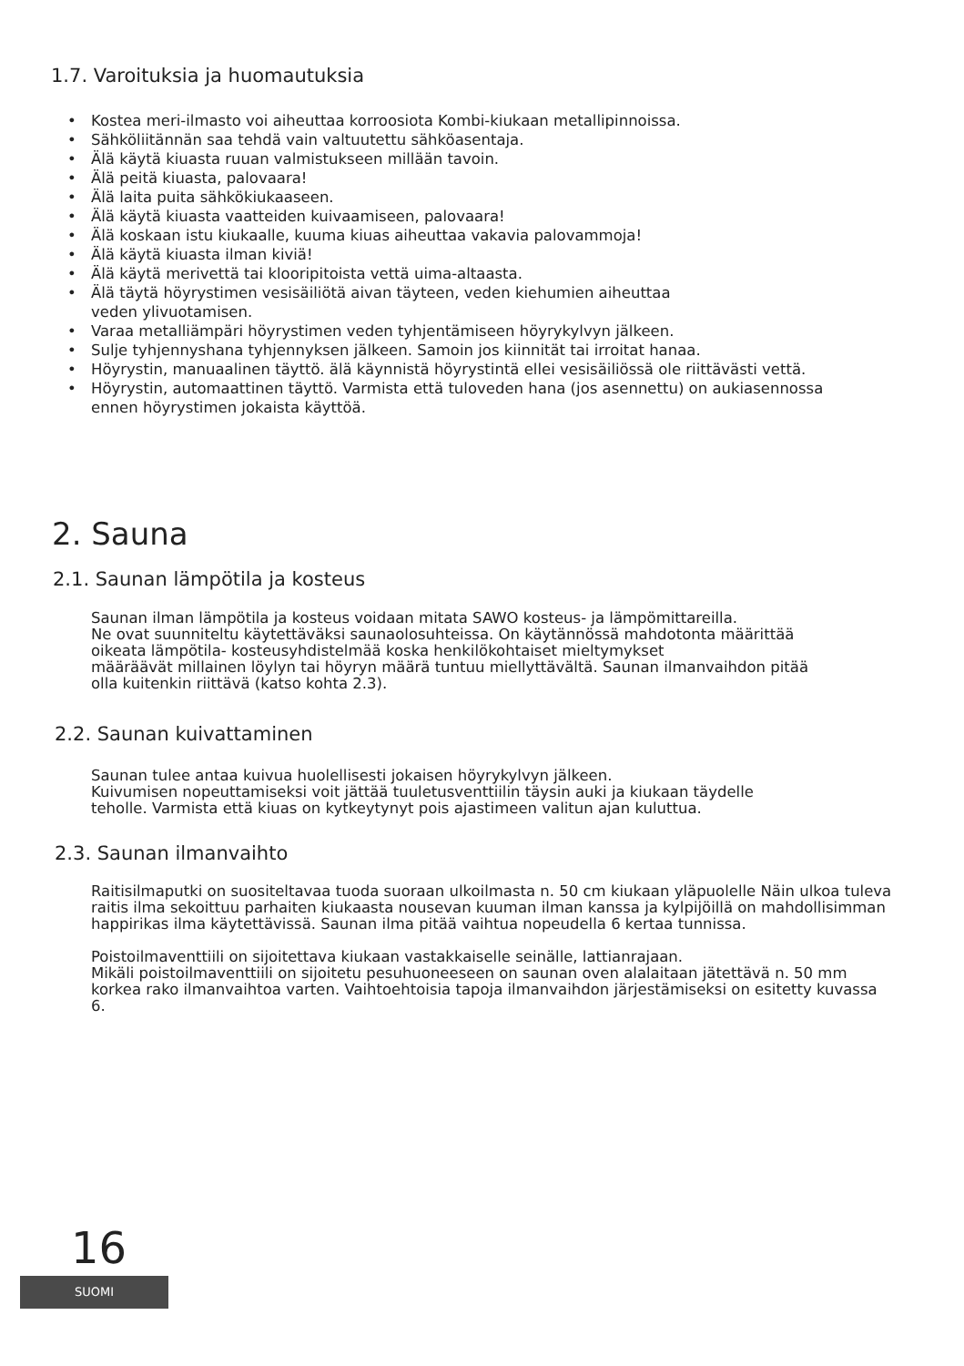1.7. Varoituksia ja huomautuksia
• Kostea meri-ilmasto voi aiheuttaa korroosiota Kombi-kiukaan metallipinnoissa.
• Sähköliitännän saa tehdä vain valtuutettu sähköasentaja.
• Älä käytä kiuasta ruuan valmistukseen millään tavoin.
• Älä peitä kiuasta, palovaara!
• Älä laita puita sähkökiukaaseen.
• Älä käytä kiuasta vaatteiden kuivaamiseen, palovaara!
• Älä koskaan istu kiukaalle, kuuma kiuas aiheuttaa vakavia palovammoja!
• Älä käytä kiuasta ilman kiviä!
• Älä käytä merivettä tai klooripitoista vettä uima-altaasta.
• Älä täytä höyrystimen vesisäiliötä aivan täyteen, veden kiehumien aiheuttaa
veden ylivuotamisen.
• Varaa metalliämpäri höyrystimen veden tyhjentämiseen höyrykylvyn jälkeen.
• Sulje tyhjennyshana tyhjennyksen jälkeen. Samoin jos kiinnität tai irroitat hanaa.
• Höyrystin, manuaalinen täyttö. älä käynnistä höyrystintä ellei vesisäiliössä ole riittävästi vettä.
• Höyrystin, automaattinen täyttö. Varmista että tuloveden hana (jos asennettu) on aukiasennossa
ennen höyrystimen jokaista käyttöä.
2. Sauna
2.1. Saunan lämpötila ja kosteus
Saunan ilman lämpötila ja kosteus voidaan mitata SAWO kosteus- ja lämpömittareilla.
Ne ovat suunniteltu käytettäväksi saunaolosuhteissa. On käytännössä mahdotonta määrittää
oikeata lämpötila- kosteusyhdistelmää koska henkilökohtaiset mieltymykset
määräävät millainen löylyn tai höyryn määrä tuntuu miellyttävältä. Saunan ilmanvaihdon pitää
olla kuitenkin riittävä (katso kohta 2.3).
2.2. Saunan kuivattaminen
Saunan tulee antaa kuivua huolellisesti jokaisen höyrykylvyn jälkeen.
Kuivumisen nopeuttamiseksi voit jättää tuuletusventtiilin täysin auki ja kiukaan täydelle
teholle. Varmista että kiuas on kytkeytynyt pois ajastimeen valitun ajan kuluttua.
2.3. Saunan ilmanvaihto
Raitisilmaputki on suositeltavaa tuoda suoraan ulkoilmasta n. 50 cm kiukaan yläpuolelle Näin ulkoa tuleva raitis ilma sekoittuu parhaiten kiukaasta nousevan kuuman ilman kanssa ja kylpijöillä on mahdollisimman happirikas ilma käytettävissä. Saunan ilma pitää vaihtua nopeudella 6 kertaa tunnissa.
Poistoilmaventtiili on sijoitettava kiukaan vastakkaiselle seinälle, lattianrajaan.
Mikäli poistoilmaventtiili on sijoitetu pesuhuoneeseen on saunan oven alalaitaan jätettävä n. 50 mm korkea rako ilmanvaihtoa varten. Vaihtoehtoisia tapoja ilmanvaihdon järjestämiseksi on esitetty kuvassa 6.
16
SUOMI